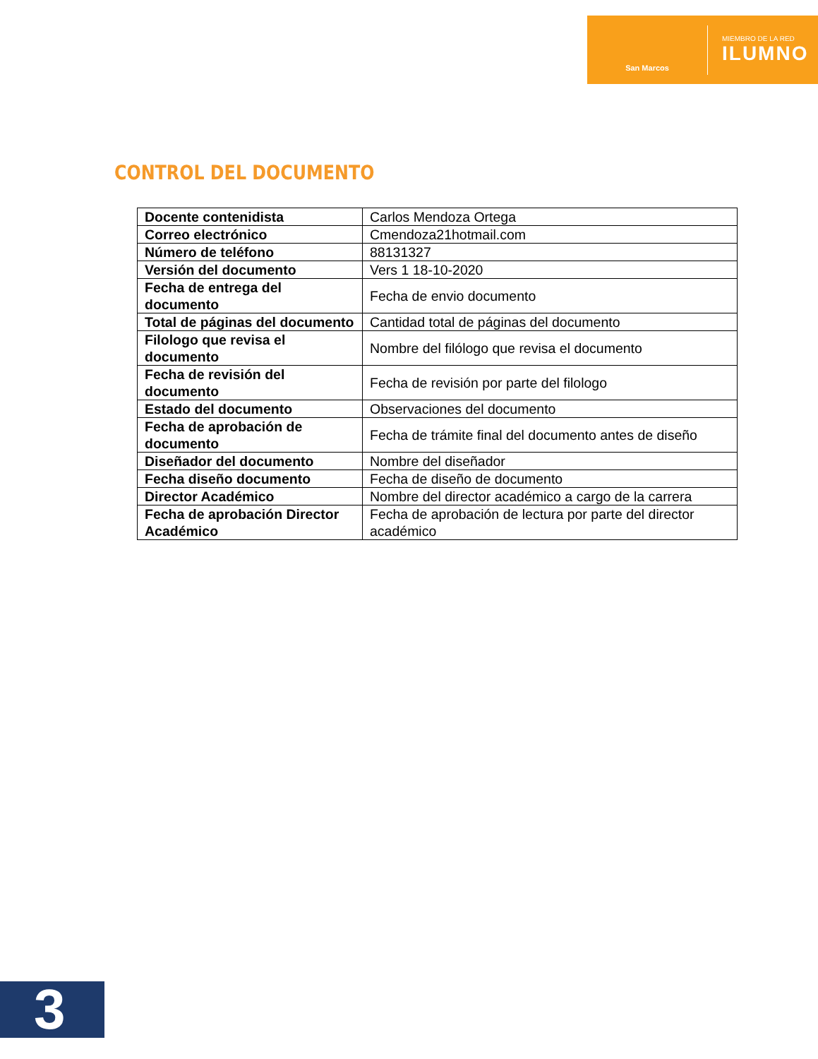San Marcos
MIEMBRO DE LA RED
ILUMNO
CONTROL DEL DOCUMENTO
| Docente contenidista | Carlos Mendoza Ortega |
| Correo electrónico | Cmendoza21hotmail.com |
| Número de teléfono | 88131327 |
| Versión del documento | Vers 1 18-10-2020 |
| Fecha de entrega del documento | Fecha de envio documento |
| Total de páginas del documento | Cantidad total de páginas del documento |
| Filologo que revisa el documento | Nombre del filólogo que revisa el documento |
| Fecha de revisión del documento | Fecha de revisión por parte del filologo |
| Estado del documento | Observaciones del documento |
| Fecha de aprobación de documento | Fecha de trámite final del documento antes de diseño |
| Diseñador del documento | Nombre del diseñador |
| Fecha diseño documento | Fecha de diseño de documento |
| Director Académico | Nombre del director académico a cargo de la carrera |
| Fecha de aprobación Director Académico | Fecha de aprobación de lectura por parte del director académico |
3